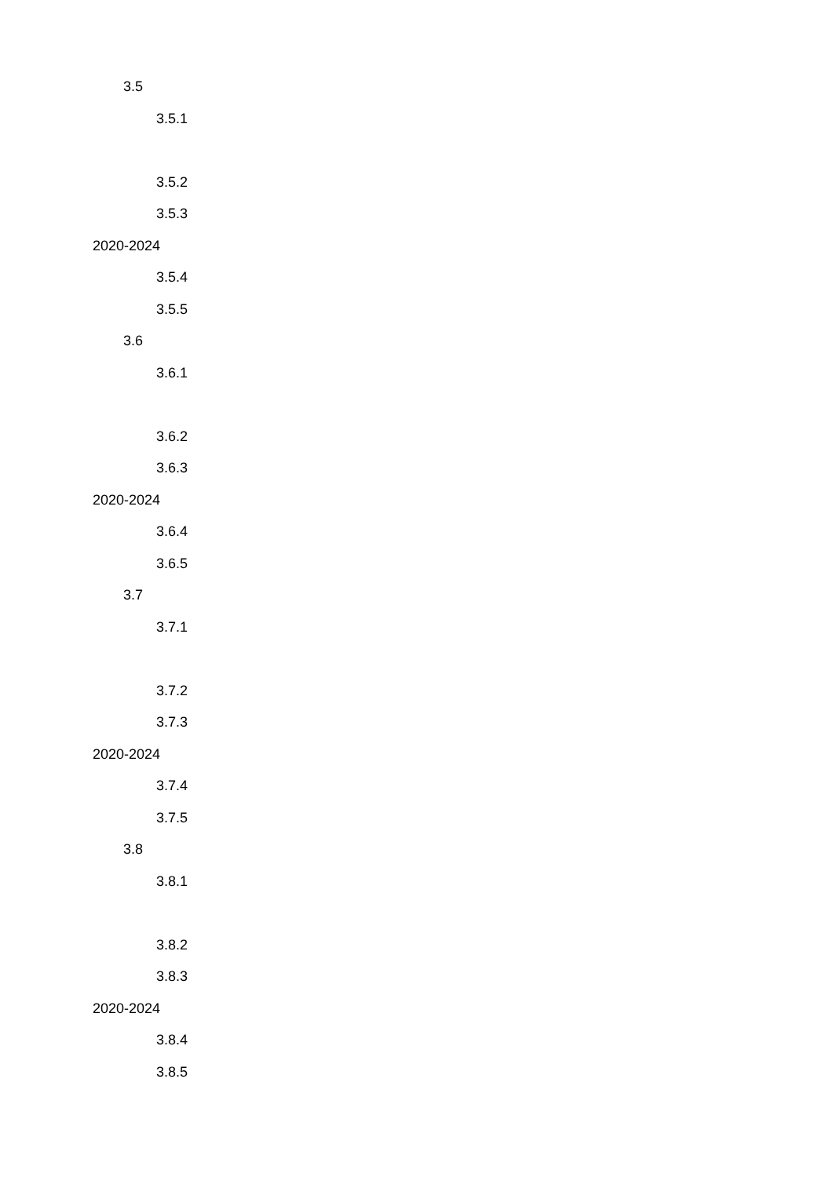3.5
3.5.1
3.5.2
3.5.3
2020-2024
3.5.4
3.5.5
3.6
3.6.1
3.6.2
3.6.3
2020-2024
3.6.4
3.6.5
3.7
3.7.1
3.7.2
3.7.3
2020-2024
3.7.4
3.7.5
3.8
3.8.1
3.8.2
3.8.3
2020-2024
3.8.4
3.8.5